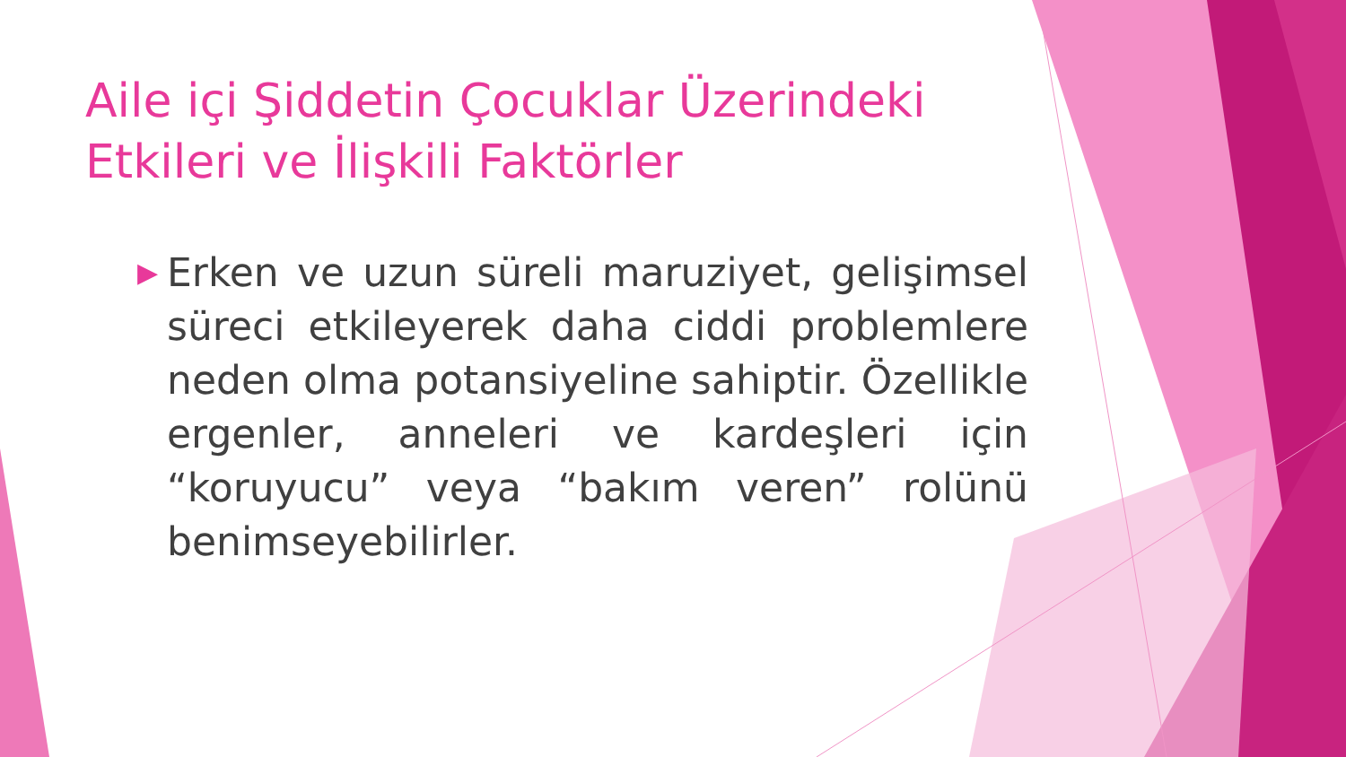Aile içi Şiddetin Çocuklar Üzerindeki Etkileri ve İlişkili Faktörler
▶
Erken ve uzun süreli maruziyet, gelişimsel süreci etkileyerek daha ciddi problemlere neden olma potansiyeline sahiptir. Özellikle ergenler, anneleri ve kardeşleri için “koruyucu” veya “bakım veren” rolünü benimseyebilirler.